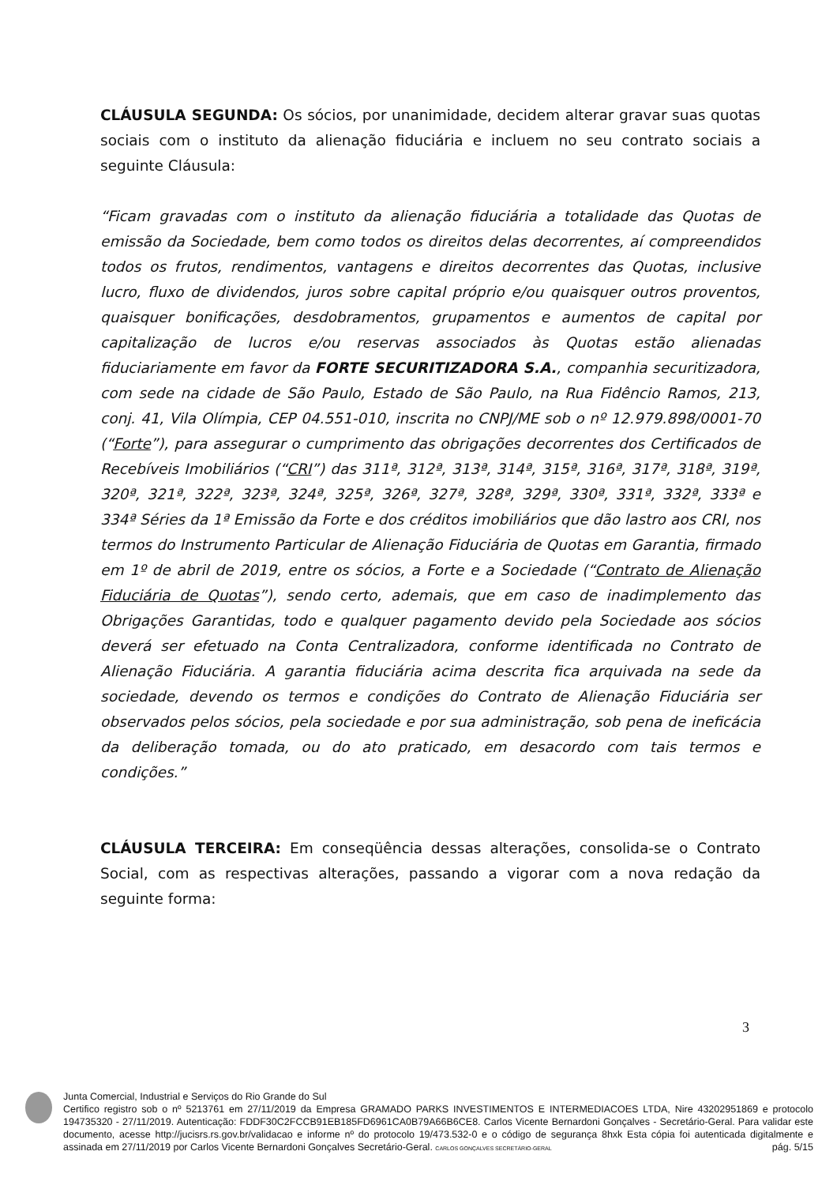CLÁUSULA SEGUNDA: Os sócios, por unanimidade, decidem alterar gravar suas quotas sociais com o instituto da alienação fiduciária e incluem no seu contrato sociais a seguinte Cláusula:
“Ficam gravadas com o instituto da alienação fiduciária a totalidade das Quotas de emissão da Sociedade, bem como todos os direitos delas decorrentes, aí compreendidos todos os frutos, rendimentos, vantagens e direitos decorrentes das Quotas, inclusive lucro, fluxo de dividendos, juros sobre capital próprio e/ou quaisquer outros proventos, quaisquer bonificações, desdobramentos, grupamentos e aumentos de capital por capitalização de lucros e/ou reservas associados às Quotas estão alienadas fiduciariamente em favor da FORTE SECURITIZADORA S.A., companhia securitizadora, com sede na cidade de São Paulo, Estado de São Paulo, na Rua Fidêncio Ramos, 213, conj. 41, Vila Olímpia, CEP 04.551-010, inscrita no CNPJ/ME sob o nº 12.979.898/0001-70 (“Forte”), para assegurar o cumprimento das obrigações decorrentes dos Certificados de Recebíveis Imobiliários (“CRI”) das 311ª, 312ª, 313ª, 314ª, 315ª, 316ª, 317ª, 318ª, 319ª, 320ª, 321ª, 322ª, 323ª, 324ª, 325ª, 326ª, 327ª, 328ª, 329ª, 330ª, 331ª, 332ª, 333ª e 334ª Séries da 1ª Emissão da Forte e dos créditos imobiliários que dão lastro aos CRI, nos termos do Instrumento Particular de Alienação Fiduciária de Quotas em Garantia, firmado em 1º de abril de 2019, entre os sócios, a Forte e a Sociedade (“Contrato de Alienação Fiduciária de Quotas”), sendo certo, ademais, que em caso de inadimplemento das Obrigações Garantidas, todo e qualquer pagamento devido pela Sociedade aos sócios deverá ser efetuado na Conta Centralizadora, conforme identificada no Contrato de Alienação Fiduciária. A garantia fiduciária acima descrita fica arquivada na sede da sociedade, devendo os termos e condições do Contrato de Alienação Fiduciária ser observados pelos sócios, pela sociedade e por sua administração, sob pena de ineficácia da deliberação tomada, ou do ato praticado, em desacordo com tais termos e condições.”
CLÁUSULA TERCEIRA: Em conseqüência dessas alterações, consolida-se o Contrato Social, com as respectivas alterações, passando a vigorar com a nova redação da seguinte forma:
3
Junta Comercial, Industrial e Serviços do Rio Grande do Sul
Certifico registro sob o nº 5213761 em 27/11/2019 da Empresa GRAMADO PARKS INVESTIMENTOS E INTERMEDIACOES LTDA, Nire 43202951869 e protocolo 194735320 - 27/11/2019. Autenticação: FDDF30C2FCCB91EB185FD6961CA0B79A66B6CE8. Carlos Vicente Bernardoni Gonçalves - Secretário-Geral. Para validar este documento, acesse http://jucisrs.rs.gov.br/validacao e informe nº do protocolo 19/473.532-0 e o código de segurança 8hxk Esta cópia foi autenticada digitalmente e assinada em 27/11/2019 por Carlos Vicente Bernardoni Gonçalves Secretário-Geral. CARLOS GONÇALVES SECRETÁRIO-GERAL pág. 5/15